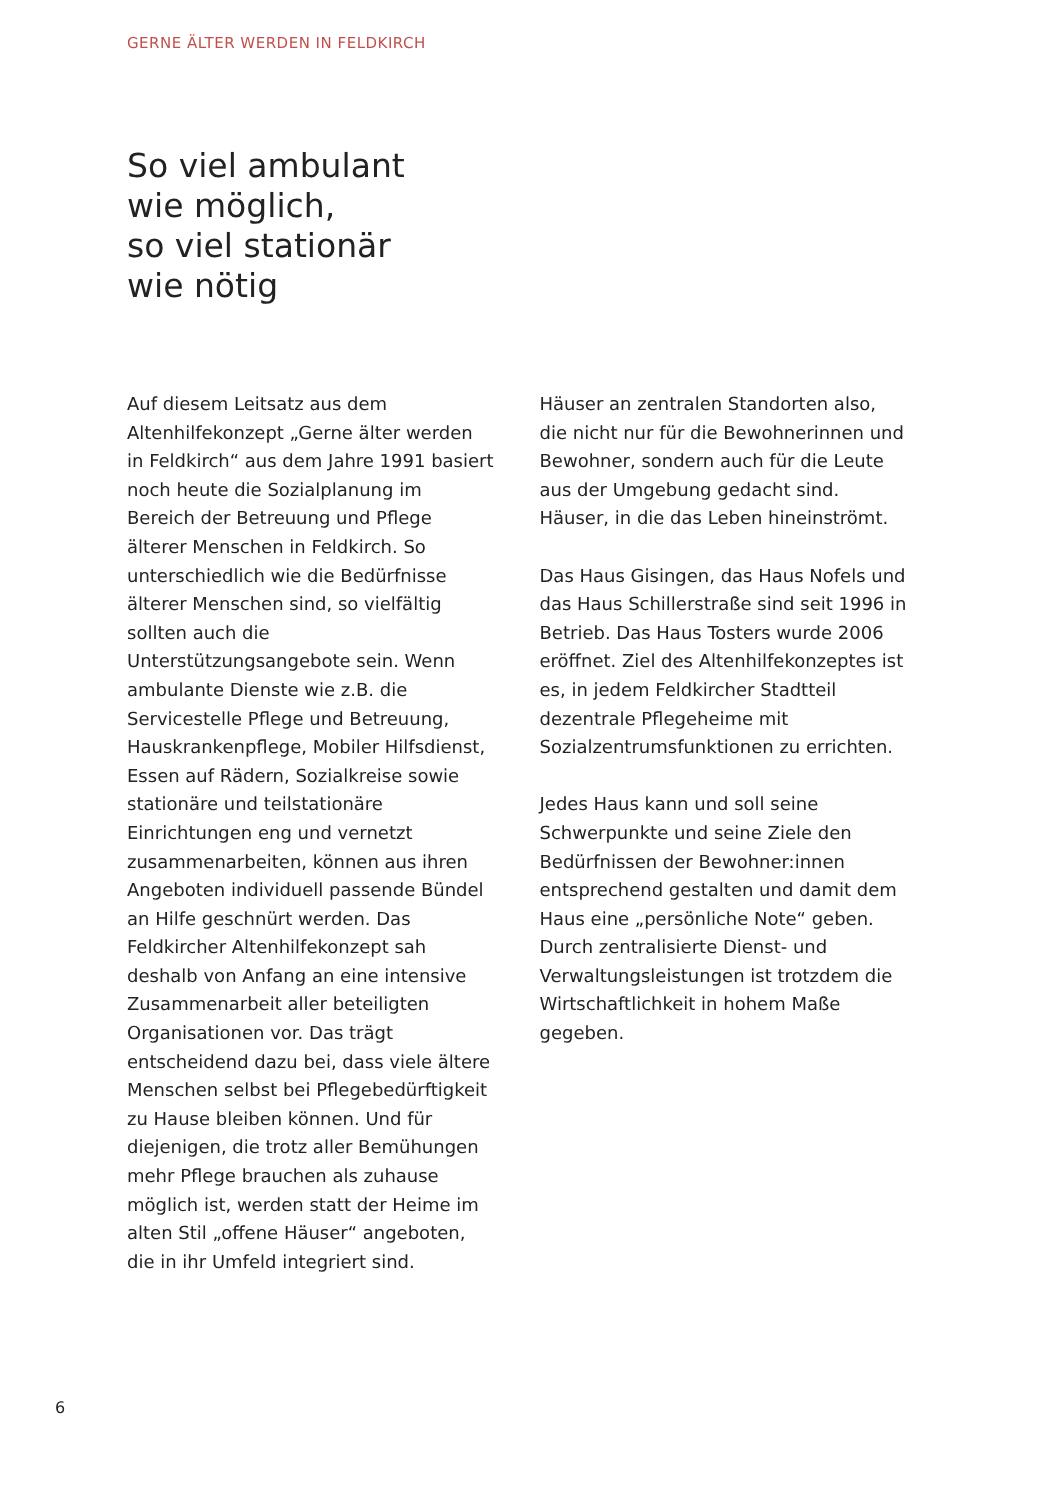GERNE ÄLTER WERDEN IN FELDKIRCH
So viel ambulant
wie möglich,
so viel stationär
wie nötig
Auf diesem Leitsatz aus dem Altenhilfekonzept „Gerne älter werden in Feldkirch“ aus dem Jahre 1991 basiert noch heute die Sozialplanung im Bereich der Betreuung und Pflege älterer Menschen in Feldkirch. So unterschiedlich wie die Bedürfnisse älterer Menschen sind, so vielfältig sollten auch die Unterstützungsangebote sein. Wenn ambulante Dienste wie z.B. die Servicestelle Pflege und Betreuung, Hauskrankenpflege, Mobiler Hilfsdienst, Essen auf Rädern, Sozialkreise sowie stationäre und teilstationäre Einrichtungen eng und vernetzt zusammenarbeiten, können aus ihren Angeboten individuell passende Bündel an Hilfe geschnürt werden. Das Feldkircher Altenhilfekonzept sah deshalb von Anfang an eine intensive Zusammenarbeit aller beteiligten Organisationen vor. Das trägt entscheidend dazu bei, dass viele ältere Menschen selbst bei Pflegebedürftigkeit zu Hause bleiben können. Und für diejenigen, die trotz aller Bemühungen mehr Pflege brauchen als zuhause möglich ist, werden statt der Heime im alten Stil „offene Häuser“ angeboten, die in ihr Umfeld integriert sind.
Häuser an zentralen Standorten also, die nicht nur für die Bewohnerinnen und Bewohner, sondern auch für die Leute aus der Umgebung gedacht sind. Häuser, in die das Leben hineinströmt.
Das Haus Gisingen, das Haus Nofels und das Haus Schillerstraße sind seit 1996 in Betrieb. Das Haus Tosters wurde 2006 eröffnet. Ziel des Altenhilfekonzeptes ist es, in jedem Feldkircher Stadtteil dezentrale Pflegeheime mit Sozialzentrumsfunktionen zu errichten.
Jedes Haus kann und soll seine Schwerpunkte und seine Ziele den Bedürfnissen der Bewohner:innen entsprechend gestalten und damit dem Haus eine „persönliche Note“ geben. Durch zentralisierte Dienst- und Verwaltungsleistungen ist trotzdem die Wirtschaftlichkeit in hohem Maße gegeben.
6